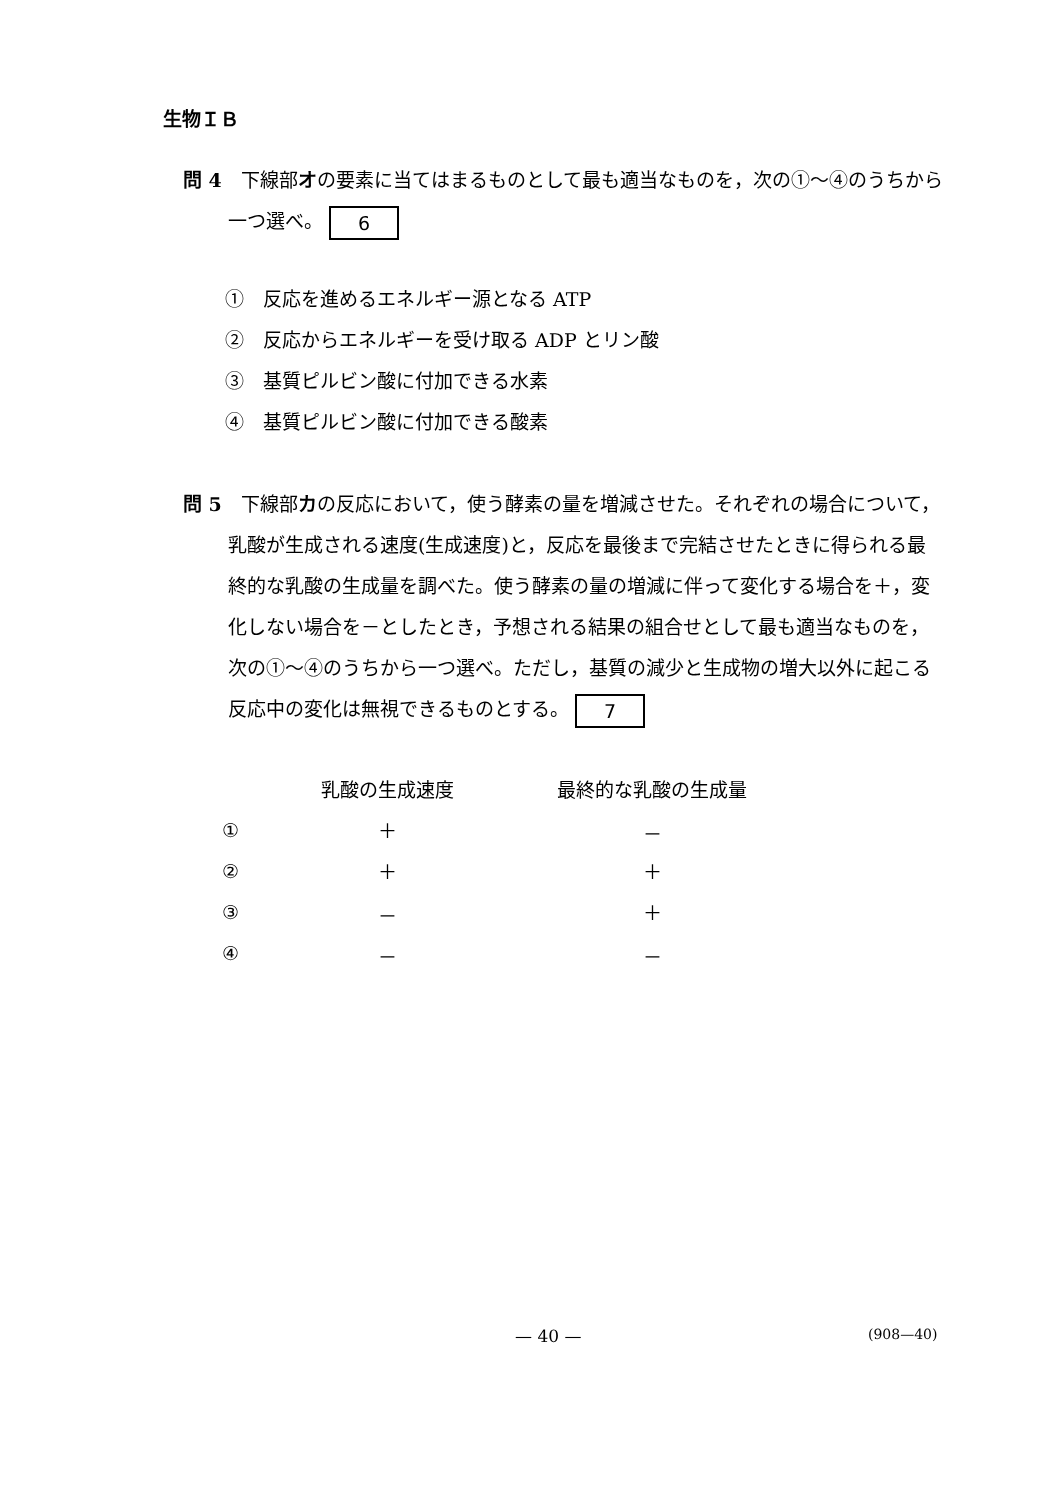生物ＩＢ
問 4　下線部オの要素に当てはまるものとして最も適当なものを，次の①～④のうちから一つ選べ。 6
①　反応を進めるエネルギー源となる ATP
②　反応からエネルギーを受け取る ADP とリン酸
③　基質ピルビン酸に付加できる水素
④　基質ピルビン酸に付加できる酸素
問 5　下線部カの反応において，使う酵素の量を増減させた。それぞれの場合について，乳酸が生成される速度(生成速度)と，反応を最後まで完結させたときに得られる最終的な乳酸の生成量を調べた。使う酵素の量の増減に伴って変化する場合を＋，変化しない場合を－としたとき，予想される結果の組合せとして最も適当なものを，次の①～④のうちから一つ選べ。ただし，基質の減少と生成物の増大以外に起こる反応中の変化は無視できるものとする。 7
| | 乳酸の生成速度 | 最終的な乳酸の生成量 |
| --- | --- | --- |
| ① | ＋ | － |
| ② | ＋ | ＋ |
| ③ | － | ＋ |
| ④ | － | － |
— 40 — (908—40)